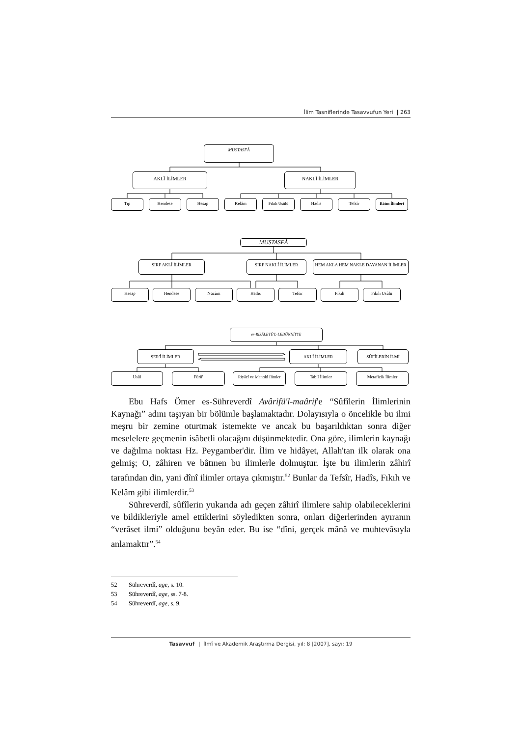İlim Tasniflerinde Tasavvufun Yeri | 263
MUSTASFÂ
AKLÎ İLİMLER NAKLÎ İLİMLER
Tıp Hendese Hesap Kelâm Fıkıh Usûlü Hadis Tefsîr Bâtın İlimleri
MUSTASFÂ
SIRF AKLÎ İLİMLER SIRF NAKLÎ İLİMLER HEM AKLA HEM NAKLE DAYANAN İLİMLER
Hesap Hendese Nücûm Hadis Tefsir Fıkıh Fıkıh Usûlü
er-RİSÂLETÜ'L-LEDÜNNİYYE
ŞER'Î İLİMLER AKLÎ İLİMLER SÛFÎLERİN İLMİ
Usûl Fürû' Riyâzî ve Mantıkî İlimler
Tabiî İlimler Metafizik İlimler
Ebu Hafs Ömer es-Sühreverdî Avârifü'l-maârif'e “Sûfîlerin İlimlerinin Kaynağı” adını taşıyan bir bölümle başlamaktadır. Dolayısıyla o öncelikle bu ilmi meşru bir zemine oturtmak istemekte ve ancak bu başarıldıktan sonra diğer meselelere geçmenin isâbetli olacağını düşünmektedir. Ona göre, ilimlerin kaynağı ve dağılma noktası Hz. Peygamber'dir. İlim ve hidâyet, Allah'tan ilk olarak ona gelmiş; O, zâhiren ve bâtınen bu ilimlerle dolmuştur. İşte bu ilimlerin zâhirî tarafından din, yani dînî ilimler ortaya çıkmıştır.<sup>52</sup> Bunlar da Tefsîr, Hadîs, Fıkıh ve Kelâm gibi ilimlerdir.<sup>53</sup>
Sühreverdî, sûfîlerin yukarıda adı geçen zâhirî ilimlere sahip olabileceklerini ve bildikleriyle amel ettiklerini söyledikten sonra, onları diğerlerinden ayıranın “verâset ilmi” olduğunu beyân eder. Bu ise “dîni, gerçek mânâ ve muhtevâsıyla anlamaktır”.<sup>54</sup>
52 Sühreverdî, age, s. 10.
53 Sühreverdî, age, ss. 7-8.
54 Sühreverdî, age, s. 9.
Tasavvuf | İlmî ve Akademik Araştırma Dergisi, yıl: 8 [2007], sayı: 19